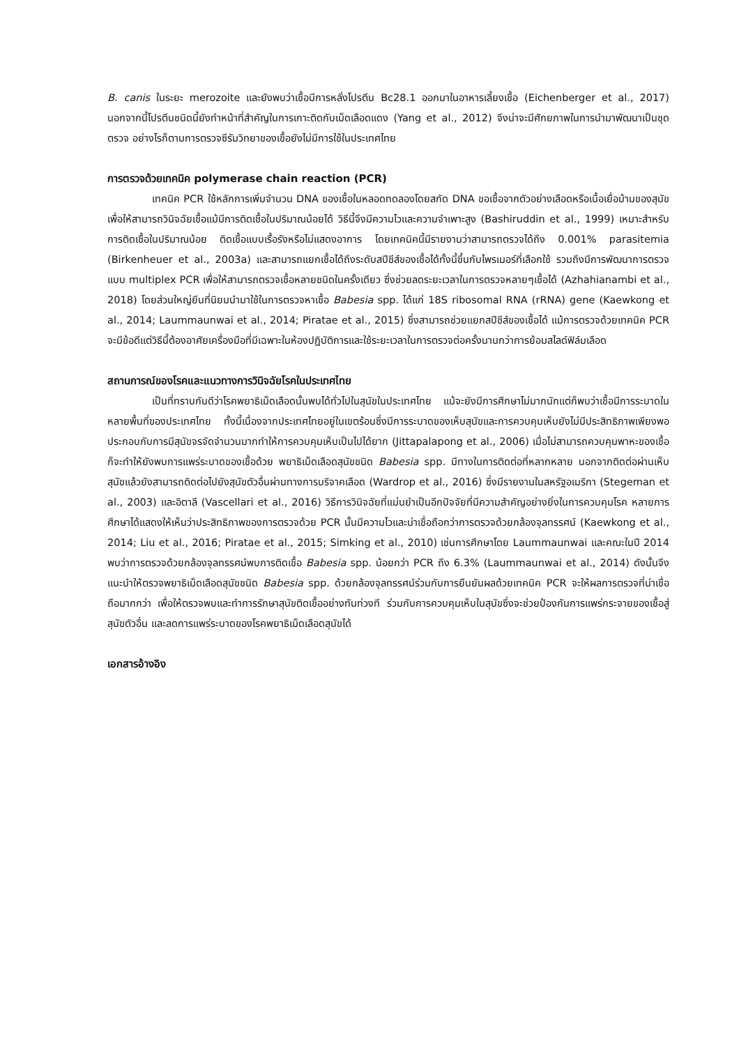B. canis ในระยะ merozoite และยังพบว่าเชื้อมีการหลั่งโปรตีน Bc28.1 ออกมาในอาหารเลี้ยงเชื้อ (Eichenberger et al., 2017) นอกจากนี้โปรตีนชนิดนี้ยังทำหน้าที่สำคัญในการเกาะติดกับเม็ดเลือดแดง (Yang et al., 2012) จึงน่าจะมีศักยภาพในการนำมาพัฒนาเป็นชุดตรวจ อย่างไรก็ตามการตรวจซีรัมวิทยาของเชื้อยังไม่มีการใช้ในประเทศไทย
การตรวจด้วยเทคนิค polymerase chain reaction (PCR)
เทคนิค PCR ใช้หลักการเพิ่มจำนวน DNA ของเชื้อในหลอดทดลองโดยสกัด DNA ขอเชื้อจากตัวอย่างเลือดหรือเนื้อเยื่อม้ามของสุนัข เพื่อให้สามารถวินิจฉัยเชื้อแม้มีการติดเชื้อในปริมาณน้อยได้ วิธีนี้จึงมีความไวและความจำเพาะสูง (Bashiruddin et al., 1999) เหมาะสำหรับการติดเชื้อในปริมาณน้อย ติดเชื้อแบบเรื้อรังหรือไม่แสดงอาการ โดยเทคนิคนี้มีรายงานว่าสามารถตรวจได้ถึง 0.001% parasitemia (Birkenheuer et al., 2003a) และสามารถแยกเชื้อได้ถึงระดับสปีชีส์ของเชื้อได้ทั้งนี้ขึ้นกับไพรเมอร์ที่เลือกใช้ รวมถึงมีการพัฒนาการตรวจแบบ multiplex PCR เพื่อให้สามารถตรวจเชื้อหลายชนิดในครั้งเดียว ซึ่งช่วยลดระยะเวลาในการตรวจหลายๆเชื้อได้ (Azhahianambi et al., 2018) โดยส่วนใหญ่ยีนที่นิยมนำมาใช้ในการตรวจหาเชื้อ Babesia spp. ได้แก่ 18S ribosomal RNA (rRNA) gene (Kaewkong et al., 2014; Laummaunwai et al., 2014; Piratae et al., 2015) ซึ่งสามารถช่วยแยกสปีชีส์ของเชื้อได้ แม้การตรวจด้วยเทคนิค PCR จะมีข้อดีแต่วิธีนี้ต้องอาศัยเครื่องมือที่มีเฉพาะในห้องปฏิบัติการและใช้ระยะเวลาในการตรวจต่อครั้งนานกว่าการย้อมสไลด์ฟิล์มเลือด
สถานการณ์ของโรคและแนวทางการวินิจฉัยโรคในประเทศไทย
เป็นที่ทราบกันดีว่าโรคพยาธิเม็ดเลือดนั้นพบได้ทั่วไปในสุนัขในประเทศไทย แม้จะยังมีการศึกษาไม่มากนักแต่ก็พบว่าเชื้อมีการระบาดในหลายพื้นที่ของประเทศไทย ทั้งนี้เนื่องจากประเทศไทยอยู่ในเขตร้อนซึ่งมีการระบาดของเห็บสุนัขและการควบคุมเห็บยังไม่มีประสิทธิภาพเพียงพอ ประกอบกับการมีสุนัขจรจัดจำนวนมากทำให้การควบคุมเห็บเป็นไปได้ยาก (Jittapalapong et al., 2006) เมื่อไม่สามารถควบคุมพาหะของเชื้อก็จะทำให้ยังพบการแพร่ระบาดของเชื้อด้วย พยาธิเม็ดเลือดสุนัขชนิด Babesia spp. มีทางในการติดต่อที่หลากหลาย นอกจากติดต่อผ่านเห็บสุนัขแล้วยังสามารถติดต่อไปยังสุนัขตัวอื่นผ่านทางการบริจาคเลือด (Wardrop et al., 2016) ซึ่งมีรายงานในสหรัฐอเมริกา (Stegeman et al., 2003) และอิตาลี (Vascellari et al., 2016) วิธีการวินิจฉัยที่แม่นยำเป็นอีกปัจจัยที่มีความสำคัญอย่างยิ่งในการควบคุมโรค หลายการศึกษาได้แสดงให้เห็นว่าประสิทธิภาพของการตรวจด้วย PCR นั้นมีความไวและน่าเชื่อถือกว่าการตรวจด้วยกล้องจุลทรรศน์ (Kaewkong et al., 2014; Liu et al., 2016; Piratae et al., 2015; Simking et al., 2010) เช่นการศึกษาโดย Laummaunwai และคณะในปี 2014 พบว่าการตรวจด้วยกล้องจุลทรรศน์พบการติดเชื้อ Babesia spp. น้อยกว่า PCR ถึง 6.3% (Laummaunwai et al., 2014) ดังนั้นจึงแนะนำให้ตรวจพยาธิเม็ดเลือดสุนัขชนิด Babesia spp. ด้วยกล้องจุลทรรศน์ร่วมกับการยืนยันผลด้วยเทคนิค PCR จะให้ผลการตรวจที่น่าเชื่อถือมากกว่า เพื่อให้ตรวจพบและทำการรักษาสุนัขติดเชื้ออย่างทันท่วงที ร่วมกับการควบคุมเห็บในสุนัขซึ่งจะช่วยป้องกันการแพร่กระจายของเชื้อสู่สุนัขตัวอื่น และลดการแพร่ระบาดของโรคพยาธิเม็ดเลือดสุนัขได้
เอกสารอ้างอิง